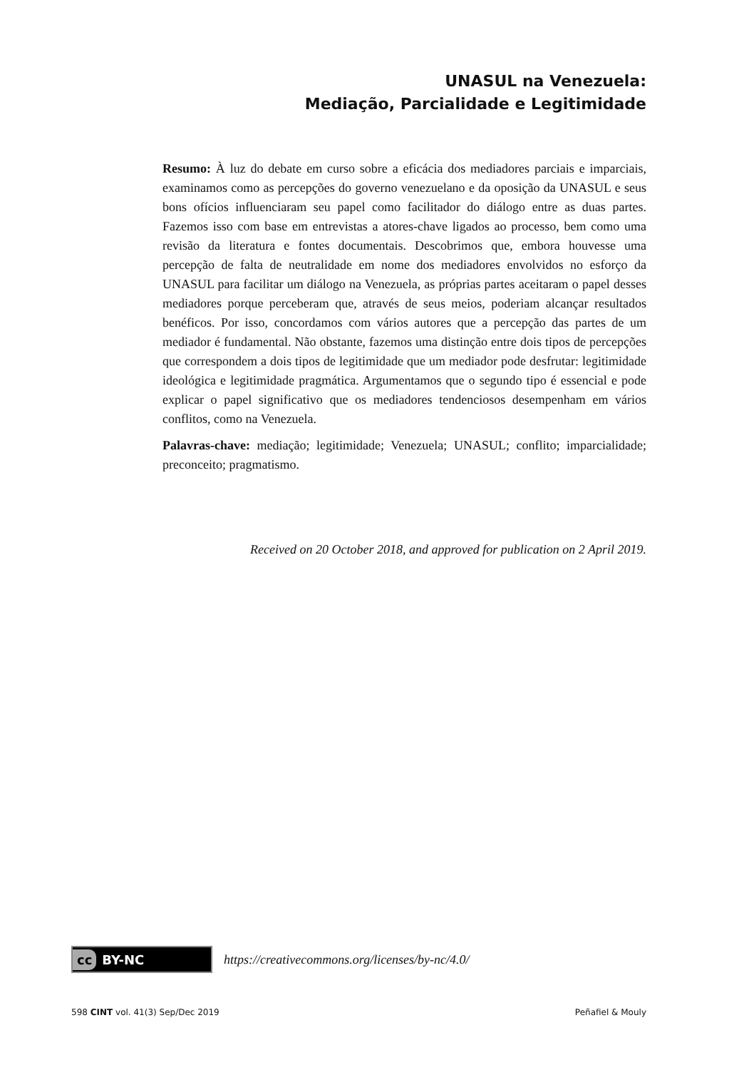UNASUL na Venezuela:
Mediação, Parcialidade e Legitimidade
Resumo: À luz do debate em curso sobre a eficácia dos mediadores parciais e imparciais, examinamos como as percepções do governo venezuelano e da oposição da UNASUL e seus bons ofícios influenciaram seu papel como facilitador do diálogo entre as duas partes. Fazemos isso com base em entrevistas a atores-chave ligados ao processo, bem como uma revisão da literatura e fontes documentais. Descobrimos que, embora houvesse uma percepção de falta de neutralidade em nome dos mediadores envolvidos no esforço da UNASUL para facilitar um diálogo na Venezuela, as próprias partes aceitaram o papel desses mediadores porque perceberam que, através de seus meios, poderiam alcançar resultados benéficos. Por isso, concordamos com vários autores que a percepção das partes de um mediador é fundamental. Não obstante, fazemos uma distinção entre dois tipos de percepções que correspondem a dois tipos de legitimidade que um mediador pode desfrutar: legitimidade ideológica e legitimidade pragmática. Argumentamos que o segundo tipo é essencial e pode explicar o papel significativo que os mediadores tendenciosos desempenham em vários conflitos, como na Venezuela.
Palavras-chave: mediação; legitimidade; Venezuela; UNASUL; conflito; imparcialidade; preconceito; pragmatismo.
Received on 20 October 2018, and approved for publication on 2 April 2019.
cc BY-NC
https://creativecommons.org/licenses/by-nc/4.0/
598 CINT vol. 41(3) Sep/Dec 2019
Peñafiel & Mouly